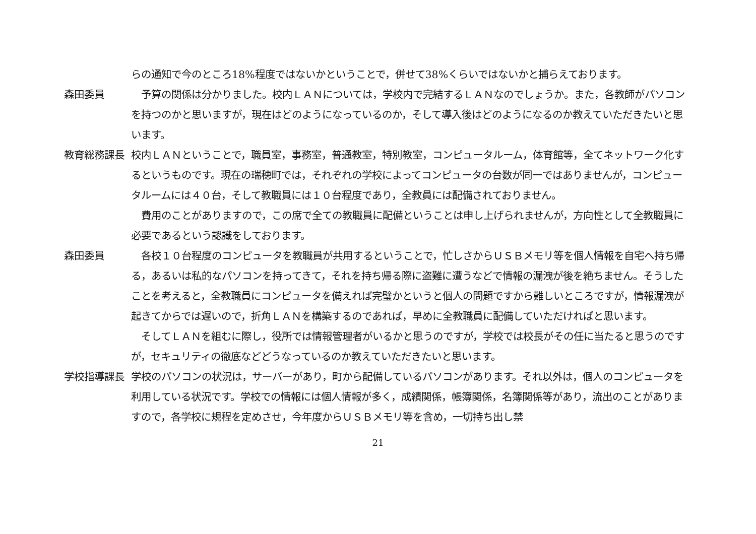らの通知で今のところ18%程度ではないかということで，併せて38%くらいではないかと捕らえております。
森田委員 　予算の関係は分かりました。校内ＬＡＮについては，学校内で完結するＬＡＮなのでしょうか。また，各教師がパソコンを持つのかと思いますが，現在はどのようになっているのか，そして導入後はどのようになるのか教えていただきたいと思います。
教育総務課長 校内ＬＡＮということで，職員室，事務室，普通教室，特別教室，コンピュータルーム，体育館等，全てネットワーク化するというものです。現在の瑞穂町では，それぞれの学校によってコンピュータの台数が同一ではありませんが，コンピュータルームには４０台，そして教職員には１０台程度であり，全教員には配備されておりません。
　費用のことがありますので，この席で全ての教職員に配備ということは申し上げられませんが，方向性として全教職員に必要であるという認識をしております。
森田委員 　各校１０台程度のコンピュータを教職員が共用するということで，忙しさからＵＳＢメモリ等を個人情報を自宅へ持ち帰る，あるいは私的なパソコンを持ってきて，それを持ち帰る際に盗難に遭うなどで情報の漏洩が後を絶ちません。そうしたことを考えると，全教職員にコンピュータを備えれば完璧かというと個人の問題ですから難しいところですが，情報漏洩が起きてからでは遅いので，折角ＬＡＮを構築するのであれば，早めに全教職員に配備していただければと思います。
　そしてＬＡＮを組むに際し，役所では情報管理者がいるかと思うのですが，学校では校長がその任に当たると思うのですが，セキュリティの徹底などどうなっているのか教えていただきたいと思います。
学校指導課長 学校のパソコンの状況は，サーバーがあり，町から配備しているパソコンがあります。それ以外は，個人のコンピュータを利用している状況です。学校での情報には個人情報が多く，成績関係，帳簿関係，名簿関係等があり，流出のことがありますので，各学校に規程を定めさせ，今年度からＵＳＢメモリ等を含め，一切持ち出し禁
21